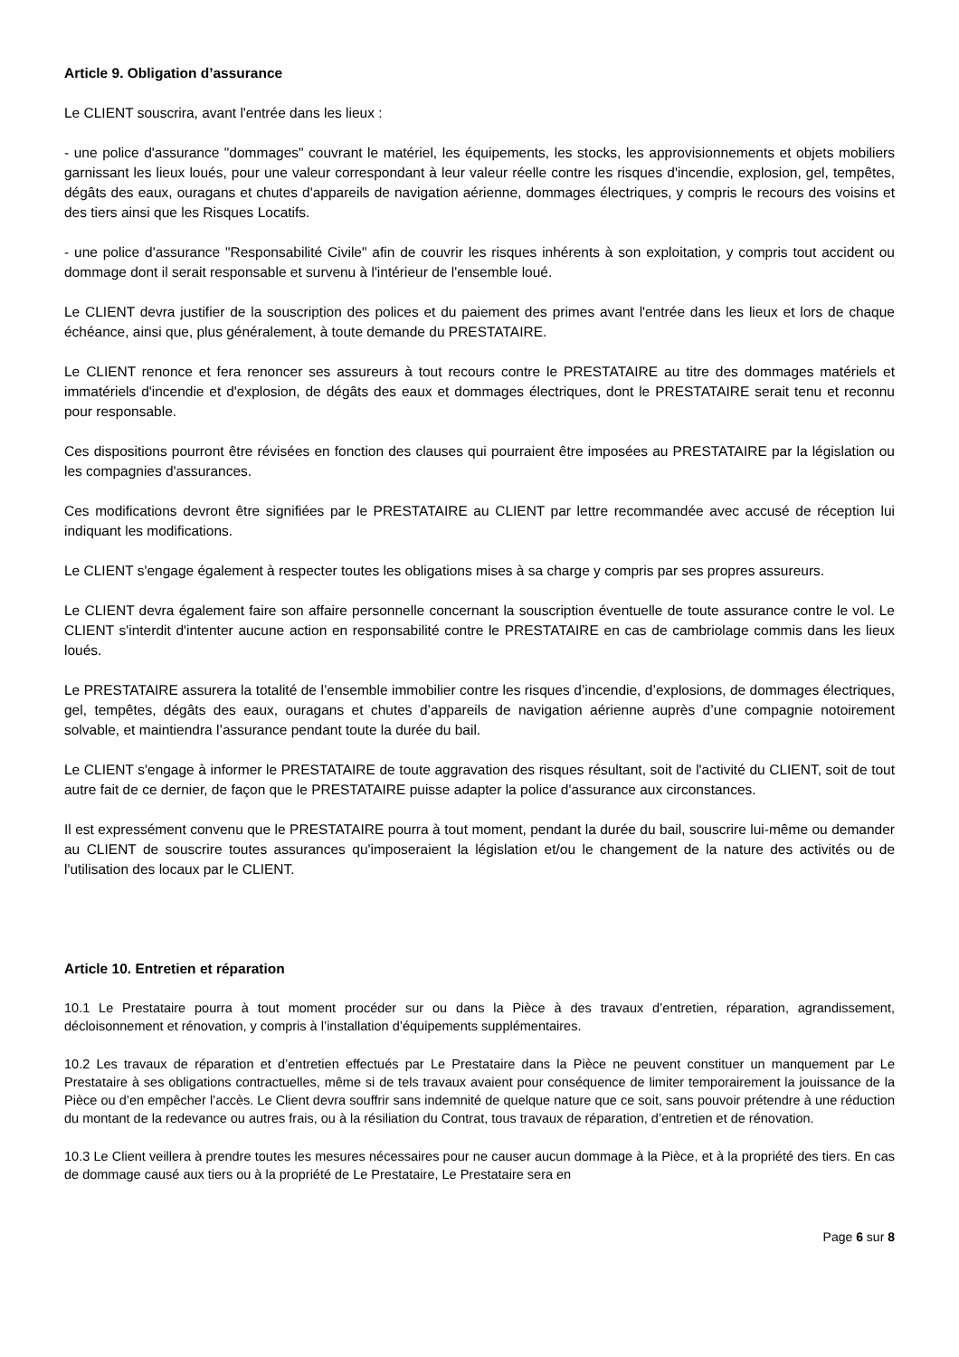Article 9. Obligation d’assurance
Le CLIENT souscrira, avant l'entrée dans les lieux :
- une police d'assurance "dommages" couvrant le matériel, les équipements, les stocks, les approvisionnements et objets mobiliers garnissant les lieux loués, pour une valeur correspondant à leur valeur réelle contre les risques d'incendie, explosion, gel, tempêtes, dégâts des eaux, ouragans et chutes d'appareils de navigation aérienne, dommages électriques, y compris le recours des voisins et des tiers ainsi que les Risques Locatifs.
- une police d'assurance "Responsabilité Civile" afin de couvrir les risques inhérents à son exploitation, y compris tout accident ou dommage dont il serait responsable et survenu à l'intérieur de l'ensemble loué.
Le CLIENT devra justifier de la souscription des polices et du paiement des primes avant l'entrée dans les lieux et lors de chaque échéance, ainsi que, plus généralement, à toute demande du PRESTATAIRE.
Le CLIENT renonce et fera renoncer ses assureurs à tout recours contre le PRESTATAIRE au titre des dommages matériels et immatériels d'incendie et d'explosion, de dégâts des eaux et dommages électriques, dont le PRESTATAIRE serait tenu et reconnu pour responsable.
Ces dispositions pourront être révisées en fonction des clauses qui pourraient être imposées au PRESTATAIRE par la législation ou les compagnies d'assurances.
Ces modifications devront être signifiées par le PRESTATAIRE au CLIENT par lettre recommandée avec accusé de réception lui indiquant les modifications.
Le CLIENT s'engage également à respecter toutes les obligations mises à sa charge y compris par ses propres assureurs.
Le CLIENT devra également faire son affaire personnelle concernant la souscription éventuelle de toute assurance contre le vol. Le CLIENT s'interdit d'intenter aucune action en responsabilité contre le PRESTATAIRE en cas de cambriolage commis dans les lieux loués.
Le PRESTATAIRE assurera la totalité de l’ensemble immobilier contre les risques d’incendie, d’explosions, de dommages électriques, gel, tempêtes, dégâts des eaux, ouragans et chutes d’appareils de navigation aérienne auprès d’une compagnie notoirement solvable, et maintiendra l’assurance pendant toute la durée du bail.
Le CLIENT s'engage à informer le PRESTATAIRE de toute aggravation des risques résultant, soit de l'activité du CLIENT, soit de tout autre fait de ce dernier, de façon que le PRESTATAIRE puisse adapter la police d'assurance aux circonstances.
Il est expressément convenu que le PRESTATAIRE pourra à tout moment, pendant la durée du bail, souscrire lui-même ou demander au CLIENT de souscrire toutes assurances qu'imposeraient la législation et/ou le changement de la nature des activités ou de l'utilisation des locaux par le CLIENT.
Article 10. Entretien et réparation
10.1 Le Prestataire pourra à tout moment procéder sur ou dans la Pièce à des travaux d’entretien, réparation, agrandissement, décloisonnement et rénovation, y compris à l’installation d’équipements supplémentaires.
10.2 Les travaux de réparation et d’entretien effectués par Le Prestataire dans la Pièce ne peuvent constituer un manquement par Le Prestataire à ses obligations contractuelles, même si de tels travaux avaient pour conséquence de limiter temporairement la jouissance de la Pièce ou d’en empêcher l’accès. Le Client devra souffrir sans indemnité de quelque nature que ce soit, sans pouvoir prétendre à une réduction du montant de la redevance ou autres frais, ou à la résiliation du Contrat, tous travaux de réparation, d’entretien et de rénovation.
10.3 Le Client veillera à prendre toutes les mesures nécessaires pour ne causer aucun dommage à la Pièce, et à la propriété des tiers. En cas de dommage causé aux tiers ou à la propriété de Le Prestataire, Le Prestataire sera en
Page 6 sur 8